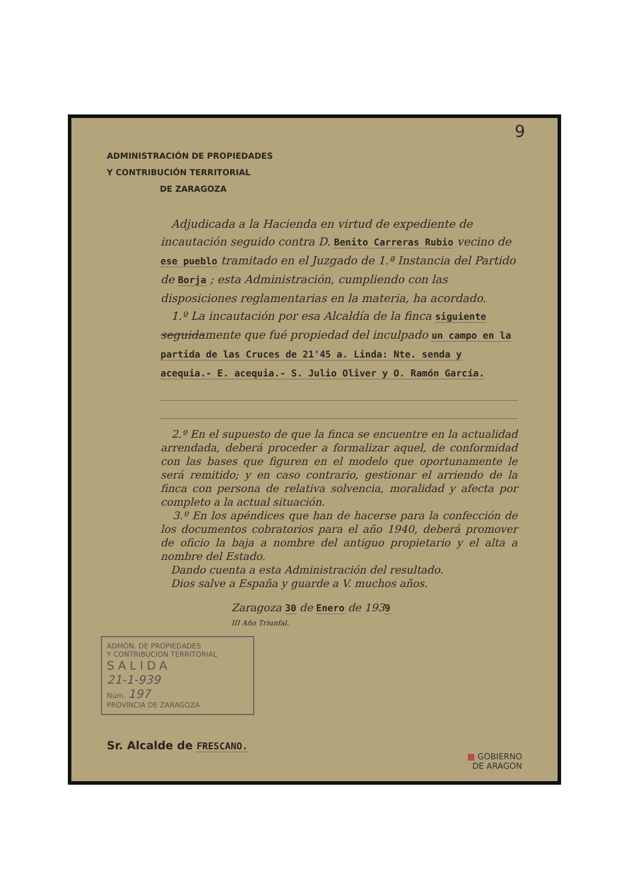9
ADMINISTRACIÓN DE PROPIEDADES
Y CONTRIBUCIÓN TERRITORIAL
DE ZARAGOZA
Adjudicada a la Hacienda en virtud de expediente de incautación seguido contra D. Benito Carreras Rubio vecino de ese pueblo tramitado en el Juzgado de 1.ª Instancia del Partido de Borja ; esta Administración, cumpliendo con las disposiciones reglamentarias en la materia, ha acordado.
1.º La incautación por esa Alcaldía de la finca siguiente seguidamente que fué propiedad del inculpado un campo en la partida de las Cruces de 21'45 a. Linda: Nte. senda y acequia.- E. acequia.- S. Julio Oliver y O. Ramón García.
2.º En el supuesto de que la finca se encuentre en la actualidad arrendada, deberá proceder a formalizar aquel, de conformidad con las bases que figuren en el modelo que oportunamente le será remitido; y en caso contrario, gestionar el arriendo de la finca con persona de relativa solvencia, moralidad y afecta por completo a la actual situación.
3.º En los apéndices que han de hacerse para la confección de los documentos cobratorios para el año 1940, deberá promover de oficio la baja a nombre del antiguo propietario y el alta a nombre del Estado.
Dando cuenta a esta Administración del resultado.
Dios salve a España y guarde a V. muchos años.
Zaragoza 30 de Enero de 1939
III Año Triunfal.
ADMÓN. DE PROPIEDADES
Y CONTRIBUCION TERRITORIAL
SALIDA
21-1-939
Núm. 197
PROVINCIA DE ZARAGOZA
Sr. Alcalde de FRESCANO.
▦ GOBIERNO
DE ARAGON